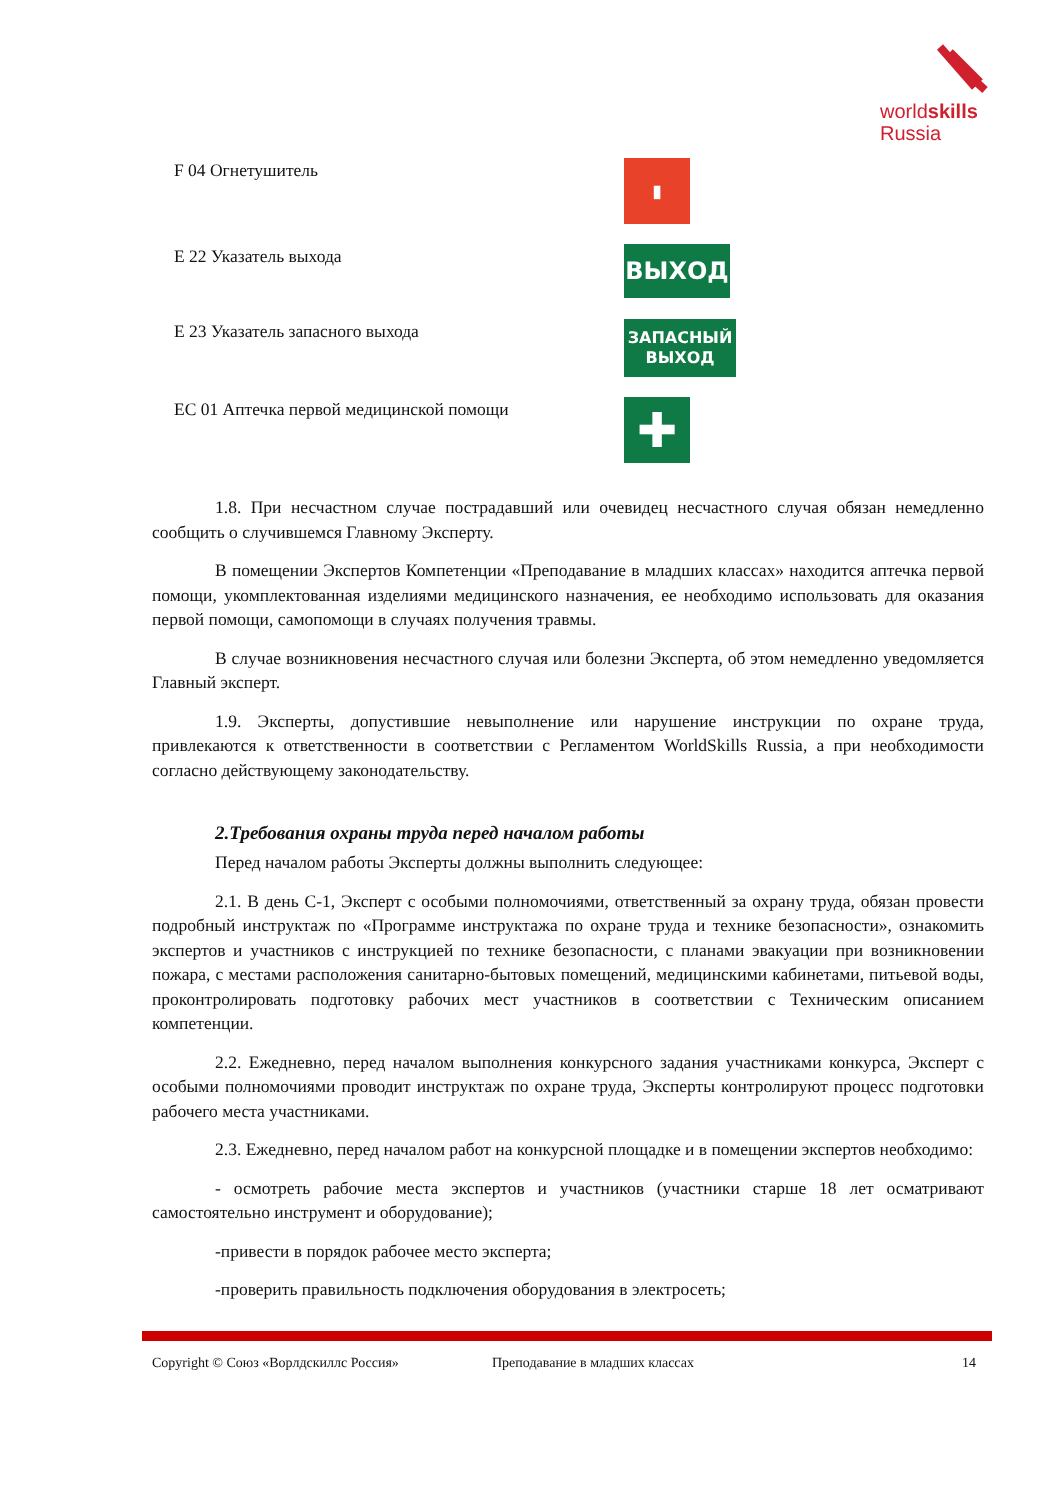worldskills
Russia
F 04 Огнетушитель
▮
E 22 Указатель выхода
ВЫХОД
E 23 Указатель запасного выхода
ЗАПАСНЫЙ
ВЫХОД
EC 01 Аптечка первой медицинской помощи
✚
1.8. При несчастном случае пострадавший или очевидец несчастного случая обязан немедленно сообщить о случившемся Главному Эксперту.
В помещении Экспертов Компетенции «Преподавание в младших классах» находится аптечка первой помощи, укомплектованная изделиями медицинского назначения, ее необходимо использовать для оказания первой помощи, самопомощи в случаях получения травмы.
В случае возникновения несчастного случая или болезни Эксперта, об этом немедленно уведомляется Главный эксперт.
1.9. Эксперты, допустившие невыполнение или нарушение инструкции по охране труда, привлекаются к ответственности в соответствии с Регламентом WorldSkills Russia, а при необходимости согласно действующему законодательству.
2.Требования охраны труда перед началом работы
Перед началом работы Эксперты должны выполнить следующее:
2.1. В день С-1, Эксперт с особыми полномочиями, ответственный за охрану труда, обязан провести подробный инструктаж по «Программе инструктажа по охране труда и технике безопасности», ознакомить экспертов и участников с инструкцией по технике безопасности, с планами эвакуации при возникновении пожара, с местами расположения санитарно-бытовых помещений, медицинскими кабинетами, питьевой воды, проконтролировать подготовку рабочих мест участников в соответствии с Техническим описанием компетенции.
2.2. Ежедневно, перед началом выполнения конкурсного задания участниками конкурса, Эксперт с особыми полномочиями проводит инструктаж по охране труда, Эксперты контролируют процесс подготовки рабочего места участниками.
2.3. Ежедневно, перед началом работ на конкурсной площадке и в помещении экспертов необходимо:
- осмотреть рабочие места экспертов и участников (участники старше 18 лет осматривают самостоятельно инструмент и оборудование);
-привести в порядок рабочее место эксперта;
-проверить правильность подключения оборудования в электросеть;
Copyright © Союз «Ворлдскиллс Россия» Преподавание в младших классах 14